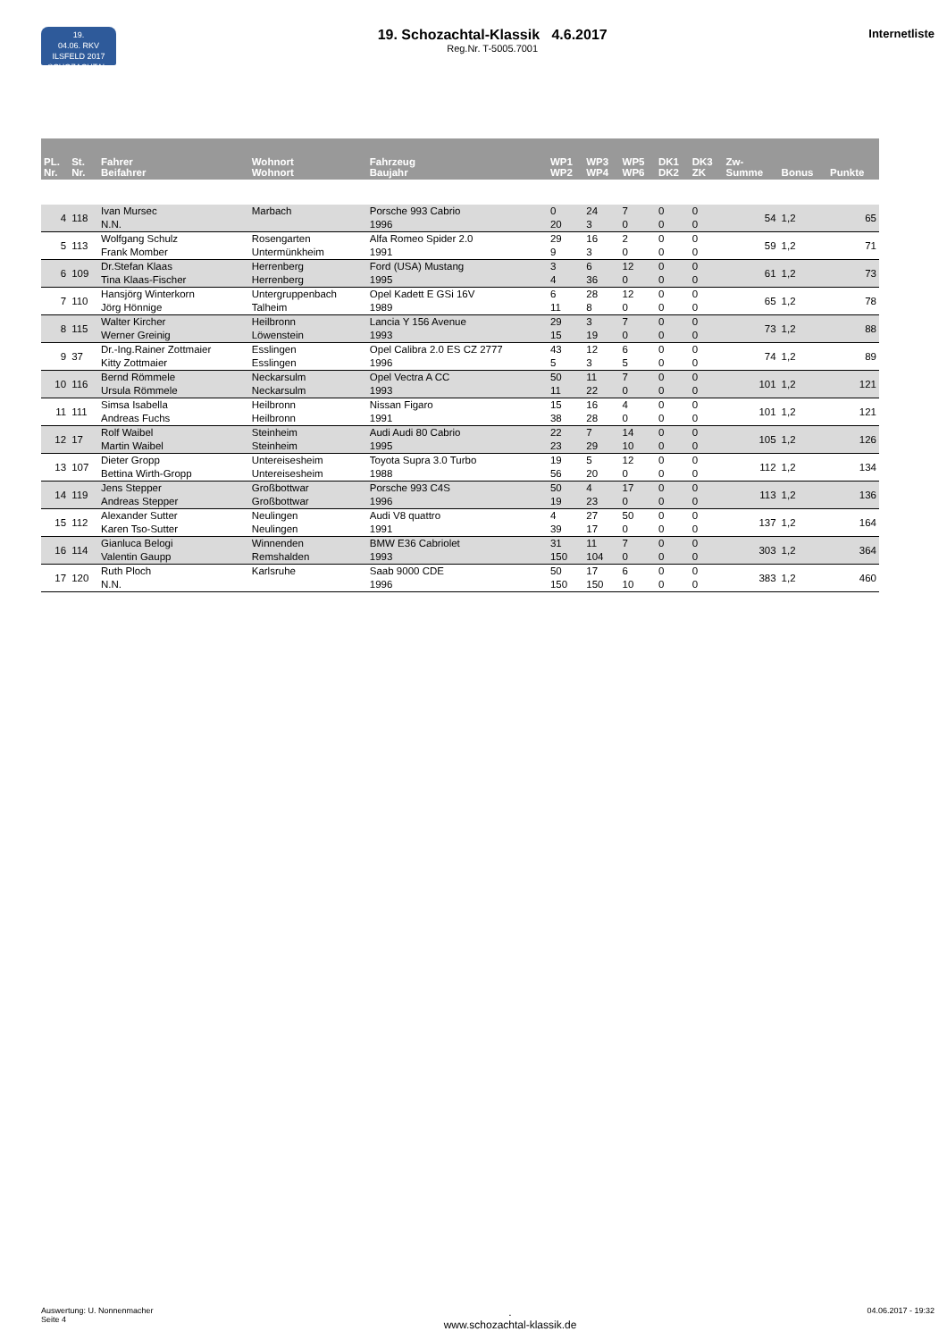19.
04.06. RKV ILSFELD 2017
SCHOZACHTAL-KLASSIK
19. Schozachtal-Klassik 4.6.2017
Reg.Nr. T-5005.7001
Internetliste
| PL. Nr. | St. Nr. | Fahrer Beifahrer | Wohnort Wohnort | Fahrzeug Baujahr | WP1 WP2 | WP3 WP4 | WP5 WP6 | DK1 DK2 | DK3 ZK | Zw- Summe | Bonus | Punkte |
| --- | --- | --- | --- | --- | --- | --- | --- | --- | --- | --- | --- | --- |
| 4 | 118 | Ivan Mursec N.N. | Marbach | Porsche 993 Cabrio 1996 | 0 20 | 24 3 | 7 0 | 0 0 | 0 0 | 54 | 1,2 | 65 |
| 5 | 113 | Wolfgang Schulz Frank Momber | Rosengarten Untermünkheim | Alfa Romeo Spider 2.0 1991 | 29 9 | 16 3 | 2 0 | 0 0 | 0 0 | 59 | 1,2 | 71 |
| 6 | 109 | Dr.Stefan Klaas Tina Klaas-Fischer | Herrenberg Herrenberg | Ford (USA) Mustang 1995 | 3 4 | 6 36 | 12 0 | 0 0 | 0 0 | 61 | 1,2 | 73 |
| 7 | 110 | Hansjörg Winterkorn Jörg Hönnige | Untergruppenbach Talheim | Opel Kadett E GSi 16V 1989 | 6 11 | 28 8 | 12 0 | 0 0 | 0 0 | 65 | 1,2 | 78 |
| 8 | 115 | Walter Kircher Werner Greinig | Heilbronn Löwenstein | Lancia Y 156 Avenue 1993 | 29 15 | 3 19 | 7 0 | 0 0 | 0 0 | 73 | 1,2 | 88 |
| 9 | 37 | Dr.-Ing.Rainer Zottmaier Kitty Zottmaier | Esslingen Esslingen | Opel Calibra 2.0 ES CZ 2777 1996 | 43 5 | 12 3 | 6 5 | 0 0 | 0 0 | 74 | 1,2 | 89 |
| 10 | 116 | Bernd Römmele Ursula Römmele | Neckarsulm Neckarsulm | Opel Vectra A CC 1993 | 50 11 | 11 22 | 7 0 | 0 0 | 0 0 | 101 | 1,2 | 121 |
| 11 | 111 | Simsa Isabella Andreas Fuchs | Heilbronn Heilbronn | Nissan Figaro 1991 | 15 38 | 16 28 | 4 0 | 0 0 | 0 0 | 101 | 1,2 | 121 |
| 12 | 17 | Rolf Waibel Martin Waibel | Steinheim Steinheim | Audi Audi 80 Cabrio 1995 | 22 23 | 7 29 | 14 10 | 0 0 | 0 0 | 105 | 1,2 | 126 |
| 13 | 107 | Dieter Gropp Bettina Wirth-Gropp | Untereisesheim Untereisesheim | Toyota Supra 3.0 Turbo 1988 | 19 56 | 5 20 | 12 0 | 0 0 | 0 0 | 112 | 1,2 | 134 |
| 14 | 119 | Jens Stepper Andreas Stepper | Großbottwar Großbottwar | Porsche 993 C4S 1996 | 50 19 | 4 23 | 17 0 | 0 0 | 0 0 | 113 | 1,2 | 136 |
| 15 | 112 | Alexander Sutter Karen Tso-Sutter | Neulingen Neulingen | Audi V8 quattro 1991 | 4 39 | 27 17 | 50 0 | 0 0 | 0 0 | 137 | 1,2 | 164 |
| 16 | 114 | Gianluca Belogi Valentin Gaupp | Winnenden Remshalden | BMW E36 Cabriolet 1993 | 31 150 | 11 104 | 7 0 | 0 0 | 0 0 | 303 | 1,2 | 364 |
| 17 | 120 | Ruth Ploch N.N. | Karlsruhe | Saab 9000 CDE 1996 | 50 150 | 17 150 | 6 10 | 0 0 | 0 0 | 383 | 1,2 | 460 |
Auswertung: U. Nonnenmacher
Seite 4
.
www.schozachtal-klassik.de
04.06.2017 - 19:32